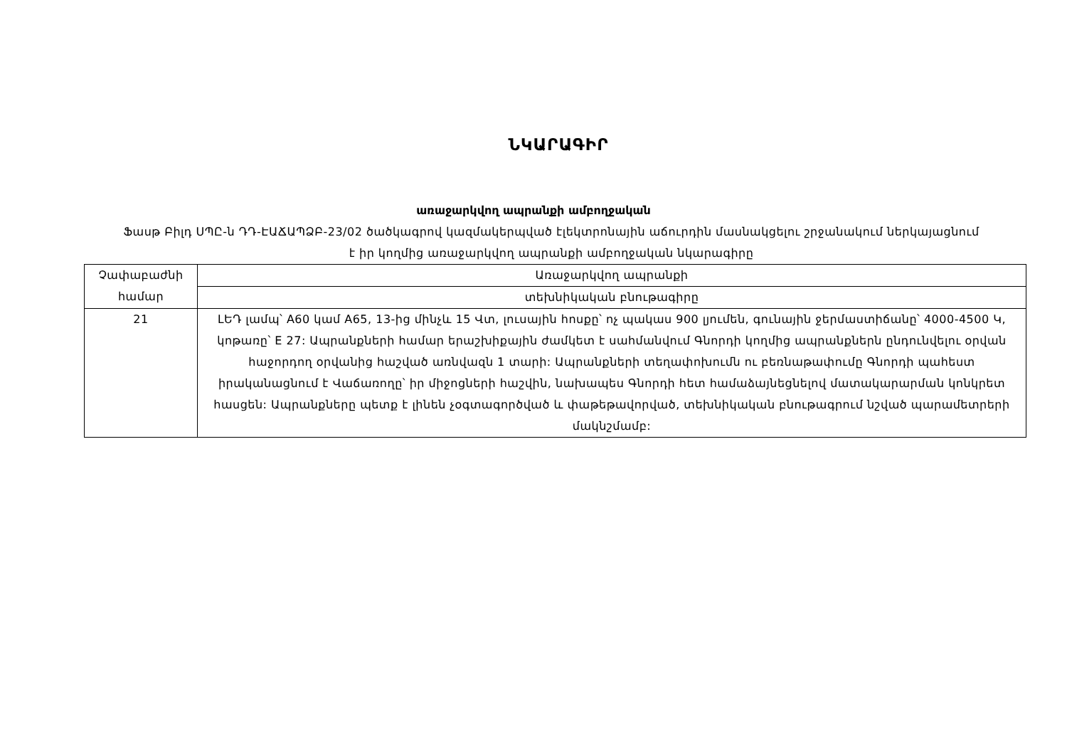ՆԿԱՐԱԳԻՐ
առաջարկվող ապրանքի ամբողջական
Ֆասթ Բիլդ ՍՊԸ-ն ԴԴ-ԷԱՃԱՊՁԲ-23/02 ծածկագրով կազմակերպված էլեկտրոնային աճուրդին մասնակցելու շրջանակում ներկայացնում է իր կողմից առաջարկվող ապրանքի ամբողջական նկարագիրը
| Չափաբաժնի համար | Առաջարկվող ապրանքի |
| | տեխնիկական բնութագիրը |
| 21 | ԼԵԴ լամպ՝ A60 կամ A65, 13-ից մինչև 15 Վտ, լուսային հոսքը՝ ոչ պակաս 900 լյումեն, գունային ջերմաստիճանը՝ 4000-4500 Կ, կոթառը՝ Е 27: Ապրանքների համար երաշխիքային ժամկետ է սահմանվում Գնորդի կողմից ապրանքներն ընդունվելու օրվան հաջորդող օրվանից հաշված առնվազն 1 տարի: Ապրանքների տեղափոխումն ու բեռնաթափումը Գնորդի պահեստ իրականացնում է Վաճառողը՝ իր միջոցների հաշվին, նախապես Գնորդի հետ համաձայնեցնելով մատակարարման կոնկրետ հասցեն: Ապրանքները պետք է լինեն չօգտագործված և փաթեթավորված, տեխնիկական բնութագրում նշված պարամետրերի մակնշմամբ: |